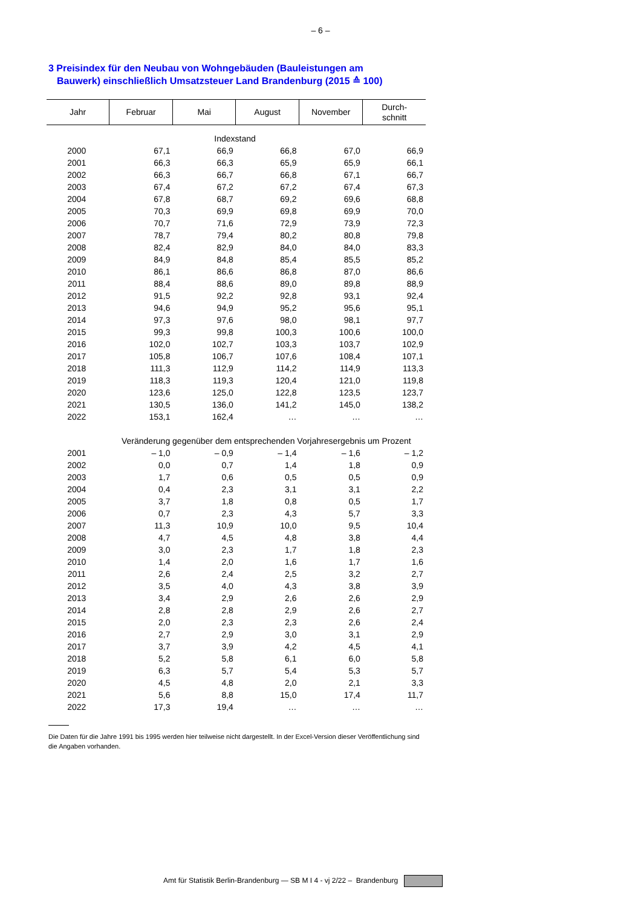– 6 –
3 Preisindex für den Neubau von Wohngebäuden (Bauleistungen am
Bauwerk) einschließlich Umsatzsteuer Land Brandenburg (2015 ≙ 100)
| Jahr | Februar | Mai | August | November | Durch- schnitt |
| --- | --- | --- | --- | --- | --- |
| Indexstand | | | | | |
| 2000 | 67,1 | 66,9 | 66,8 | 67,0 | 66,9 |
| 2001 | 66,3 | 66,3 | 65,9 | 65,9 | 66,1 |
| 2002 | 66,3 | 66,7 | 66,8 | 67,1 | 66,7 |
| 2003 | 67,4 | 67,2 | 67,2 | 67,4 | 67,3 |
| 2004 | 67,8 | 68,7 | 69,2 | 69,6 | 68,8 |
| 2005 | 70,3 | 69,9 | 69,8 | 69,9 | 70,0 |
| 2006 | 70,7 | 71,6 | 72,9 | 73,9 | 72,3 |
| 2007 | 78,7 | 79,4 | 80,2 | 80,8 | 79,8 |
| 2008 | 82,4 | 82,9 | 84,0 | 84,0 | 83,3 |
| 2009 | 84,9 | 84,8 | 85,4 | 85,5 | 85,2 |
| 2010 | 86,1 | 86,6 | 86,8 | 87,0 | 86,6 |
| 2011 | 88,4 | 88,6 | 89,0 | 89,8 | 88,9 |
| 2012 | 91,5 | 92,2 | 92,8 | 93,1 | 92,4 |
| 2013 | 94,6 | 94,9 | 95,2 | 95,6 | 95,1 |
| 2014 | 97,3 | 97,6 | 98,0 | 98,1 | 97,7 |
| 2015 | 99,3 | 99,8 | 100,3 | 100,6 | 100,0 |
| 2016 | 102,0 | 102,7 | 103,3 | 103,7 | 102,9 |
| 2017 | 105,8 | 106,7 | 107,6 | 108,4 | 107,1 |
| 2018 | 111,3 | 112,9 | 114,2 | 114,9 | 113,3 |
| 2019 | 118,3 | 119,3 | 120,4 | 121,0 | 119,8 |
| 2020 | 123,6 | 125,0 | 122,8 | 123,5 | 123,7 |
| 2021 | 130,5 | 136,0 | 141,2 | 145,0 | 138,2 |
| 2022 | 153,1 | 162,4 | … | … | … |
| | Veränderung gegenüber dem entsprechenden Vorjahresergebnis um Prozent | | | | |
| 2001 | – 1,0 | – 0,9 | – 1,4 | – 1,6 | – 1,2 |
| 2002 | 0,0 | 0,7 | 1,4 | 1,8 | 0,9 |
| 2003 | 1,7 | 0,6 | 0,5 | 0,5 | 0,9 |
| 2004 | 0,4 | 2,3 | 3,1 | 3,1 | 2,2 |
| 2005 | 3,7 | 1,8 | 0,8 | 0,5 | 1,7 |
| 2006 | 0,7 | 2,3 | 4,3 | 5,7 | 3,3 |
| 2007 | 11,3 | 10,9 | 10,0 | 9,5 | 10,4 |
| 2008 | 4,7 | 4,5 | 4,8 | 3,8 | 4,4 |
| 2009 | 3,0 | 2,3 | 1,7 | 1,8 | 2,3 |
| 2010 | 1,4 | 2,0 | 1,6 | 1,7 | 1,6 |
| 2011 | 2,6 | 2,4 | 2,5 | 3,2 | 2,7 |
| 2012 | 3,5 | 4,0 | 4,3 | 3,8 | 3,9 |
| 2013 | 3,4 | 2,9 | 2,6 | 2,6 | 2,9 |
| 2014 | 2,8 | 2,8 | 2,9 | 2,6 | 2,7 |
| 2015 | 2,0 | 2,3 | 2,3 | 2,6 | 2,4 |
| 2016 | 2,7 | 2,9 | 3,0 | 3,1 | 2,9 |
| 2017 | 3,7 | 3,9 | 4,2 | 4,5 | 4,1 |
| 2018 | 5,2 | 5,8 | 6,1 | 6,0 | 5,8 |
| 2019 | 6,3 | 5,7 | 5,4 | 5,3 | 5,7 |
| 2020 | 4,5 | 4,8 | 2,0 | 2,1 | 3,3 |
| 2021 | 5,6 | 8,8 | 15,0 | 17,4 | 11,7 |
| 2022 | 17,3 | 19,4 | … | … | … |
Die Daten für die Jahre 1991 bis 1995 werden hier teilweise nicht dargestellt. In der Excel-Version dieser Veröffentlichung sind die Angaben vorhanden.
Amt für Statistik Berlin-Brandenburg — SB M I 4 - vj 2/22 – Brandenburg